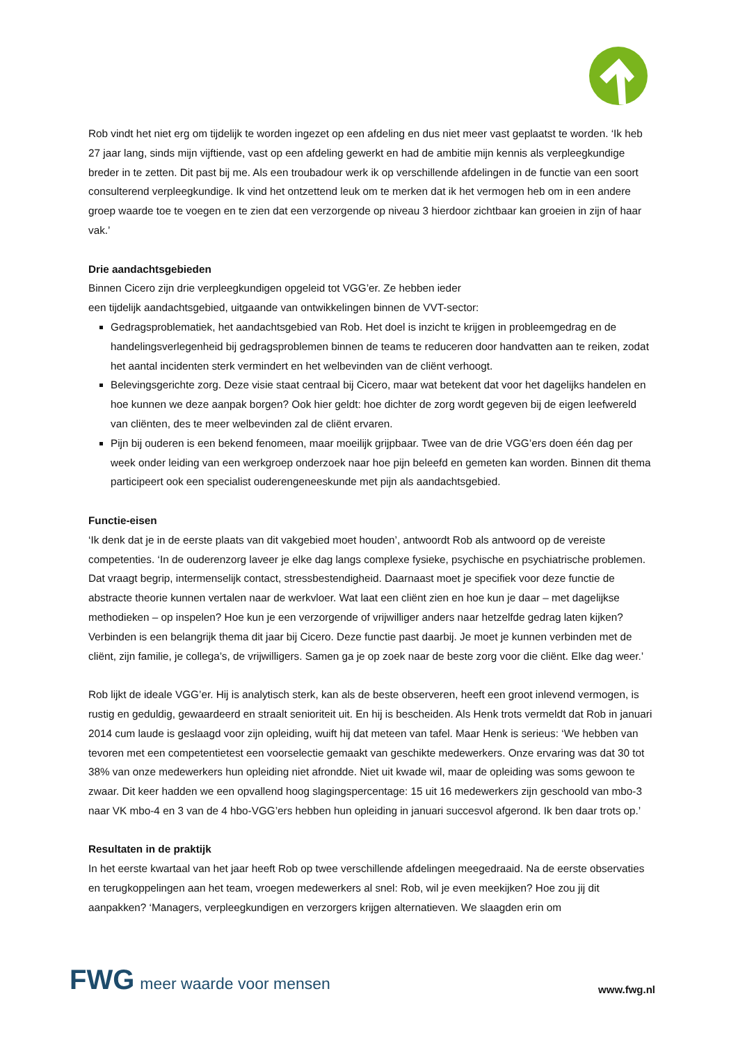Rob vindt het niet erg om tijdelijk te worden ingezet op een afdeling en dus niet meer vast geplaatst te worden. ‘Ik heb 27 jaar lang, sinds mijn vijftiende, vast op een afdeling gewerkt en had de ambitie mijn kennis als verpleegkundige breder in te zetten. Dit past bij me. Als een troubadour werk ik op verschillende afdelingen in de functie van een soort consulterend verpleegkundige. Ik vind het ontzettend leuk om te merken dat ik het vermogen heb om in een andere groep waarde toe te voegen en te zien dat een verzorgende op niveau 3 hierdoor zichtbaar kan groeien in zijn of haar vak.’
Drie aandachtsgebieden
Binnen Cicero zijn drie verpleegkundigen opgeleid tot VGG’er. Ze hebben ieder
een tijdelijk aandachtsgebied, uitgaande van ontwikkelingen binnen de VVT-sector:
Gedragsproblematiek, het aandachtsgebied van Rob. Het doel is inzicht te krijgen in probleemgedrag en de handelingsverlegenheid bij gedragsproblemen binnen de teams te reduceren door handvatten aan te reiken, zodat het aantal incidenten sterk vermindert en het welbevinden van de cliënt verhoogt.
Belevingsgerichte zorg. Deze visie staat centraal bij Cicero, maar wat betekent dat voor het dagelijks handelen en hoe kunnen we deze aanpak borgen? Ook hier geldt: hoe dichter de zorg wordt gegeven bij de eigen leefwereld van cliënten, des te meer welbevinden zal de cliënt ervaren.
Pijn bij ouderen is een bekend fenomeen, maar moeilijk grijpbaar. Twee van de drie VGG’ers doen één dag per week onder leiding van een werkgroep onderzoek naar hoe pijn beleefd en gemeten kan worden. Binnen dit thema participeert ook een specialist ouderengeneeskunde met pijn als aandachtsgebied.
Functie-eisen
‘Ik denk dat je in de eerste plaats van dit vakgebied moet houden’, antwoordt Rob als antwoord op de vereiste competenties. ‘In de ouderenzorg laveer je elke dag langs complexe fysieke, psychische en psychiatrische problemen. Dat vraagt begrip, intermenselijk contact, stressbestendigheid. Daarnaast moet je specifiek voor deze functie de abstracte theorie kunnen vertalen naar de werkvloer. Wat laat een cliënt zien en hoe kun je daar – met dagelijkse methodieken – op inspelen? Hoe kun je een verzorgende of vrijwilliger anders naar hetzelfde gedrag laten kijken? Verbinden is een belangrijk thema dit jaar bij Cicero. Deze functie past daarbij. Je moet je kunnen verbinden met de cliënt, zijn familie, je collega’s, de vrijwilligers. Samen ga je op zoek naar de beste zorg voor die cliënt. Elke dag weer.’
Rob lijkt de ideale VGG’er. Hij is analytisch sterk, kan als de beste observeren, heeft een groot inlevend vermogen, is rustig en geduldig, gewaardeerd en straalt senioriteit uit. En hij is bescheiden. Als Henk trots vermeldt dat Rob in januari 2014 cum laude is geslaagd voor zijn opleiding, wuift hij dat meteen van tafel. Maar Henk is serieus: ‘We hebben van tevoren met een competentietest een voorselectie gemaakt van geschikte medewerkers. Onze ervaring was dat 30 tot 38% van onze medewerkers hun opleiding niet afrondde. Niet uit kwade wil, maar de opleiding was soms gewoon te zwaar. Dit keer hadden we een opvallend hoog slagingspercentage: 15 uit 16 medewerkers zijn geschoold van mbo-3 naar VK mbo-4 en 3 van de 4 hbo-VGG’ers hebben hun opleiding in januari succesvol afgerond. Ik ben daar trots op.’
Resultaten in de praktijk
In het eerste kwartaal van het jaar heeft Rob op twee verschillende afdelingen meegedraaid. Na de eerste observaties en terugkoppelingen aan het team, vroegen medewerkers al snel: Rob, wil je even meekijken? Hoe zou jij dit aanpakken? ‘Managers, verpleegkundigen en verzorgers krijgen alternatieven. We slaagden erin om
FWG meer waarde voor mensen
www.fwg.nl